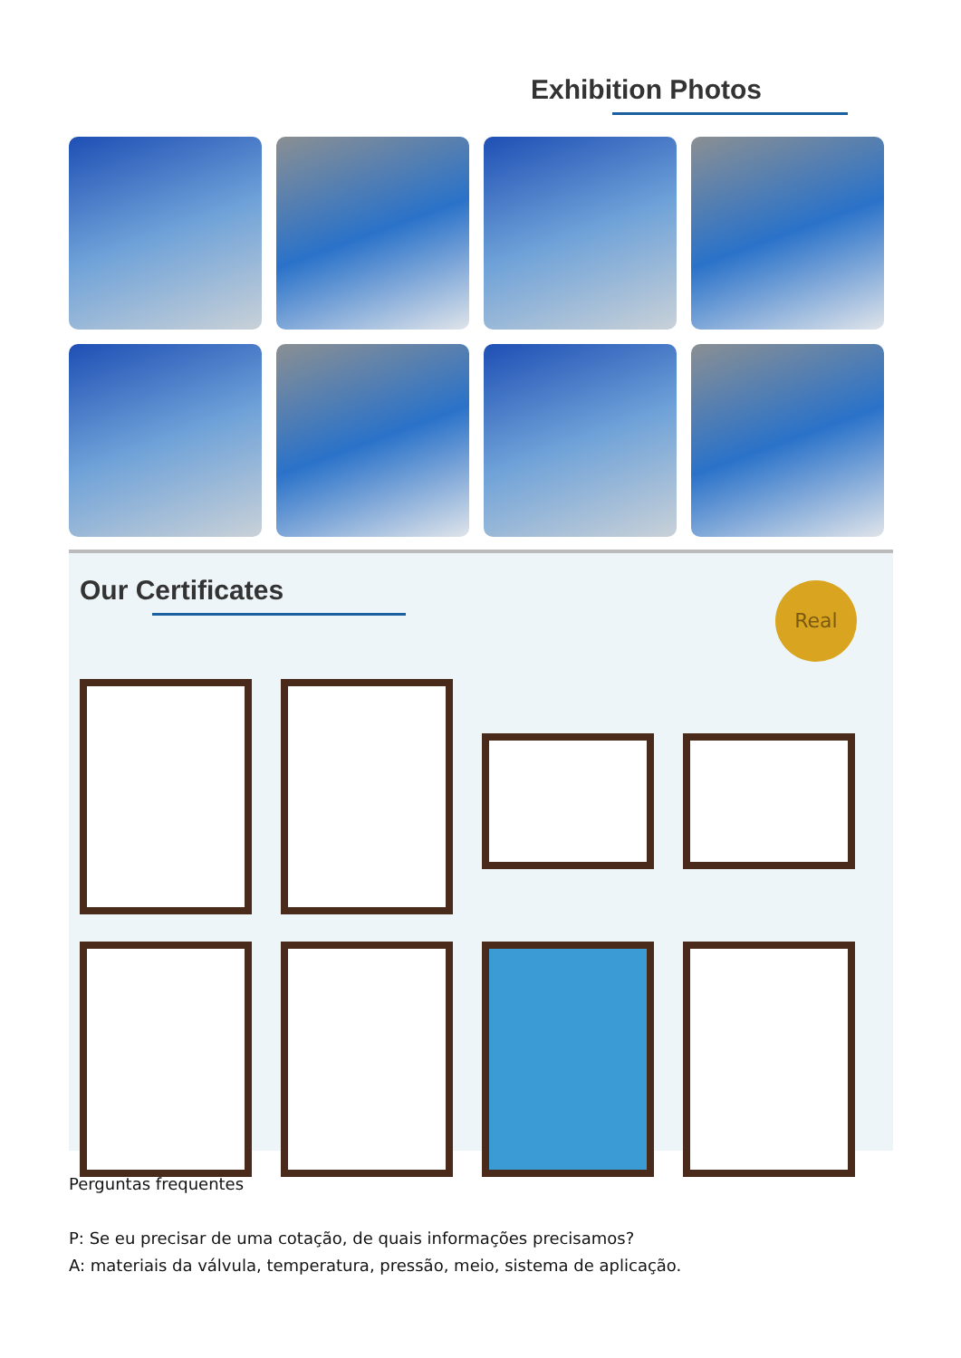Exhibition Photos
Our Certificates
Real
Perguntas frequentes
P: Se eu precisar de uma cotação, de quais informações precisamos?
A: materiais da válvula, temperatura, pressão, meio, sistema de aplicação.